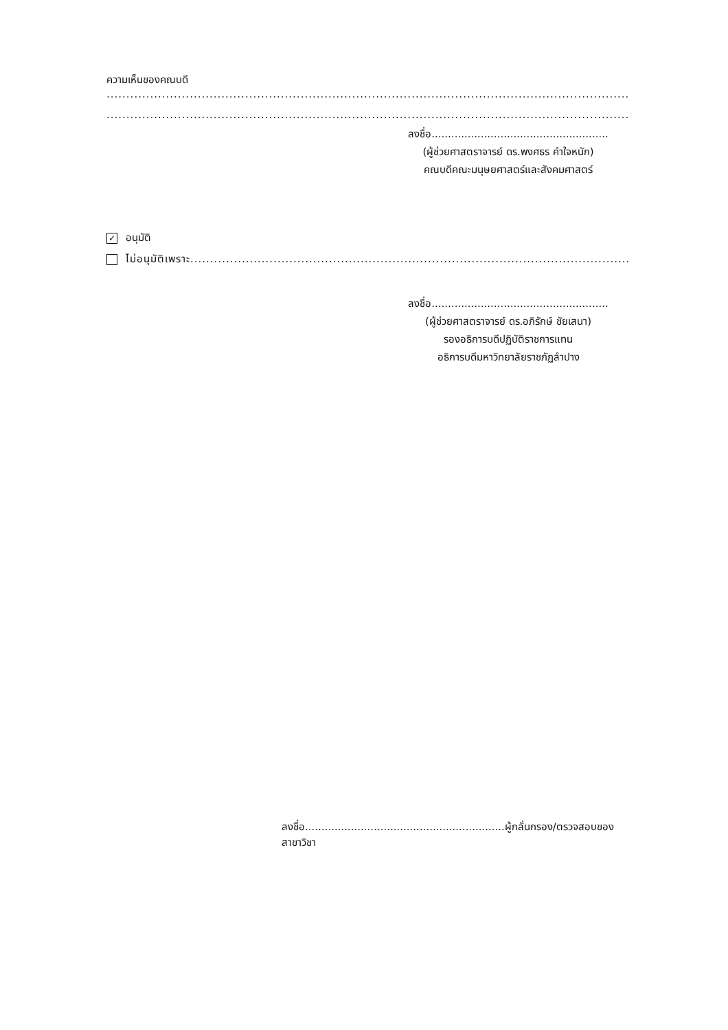ความเห็นของคณบดี
....................................................................................................................................................
....................................................................................................................................................
ลงชื่อ......................................................
(ผู้ช่วยศาสตราจารย์ ดร.พงศธร คำใจหนัก)
คณบดีคณะมนุษยศาสตร์และสังคมศาสตร์
✓ อนุมัติ
ไม่อนุมัติเพราะ.......................................................................................................................
ลงชื่อ......................................................
(ผู้ช่วยศาสตราจารย์ ดร.อภิรักษ์ ชัยเสนา)
รองอธิการบดีปฏิบัติราชการแทน
อธิการบดีมหาวิทยาลัยราชภัฏลำปาง
ลงชื่อ.............................................................ผู้กลั่นกรอง/ตรวจสอบของสาขาวิชา